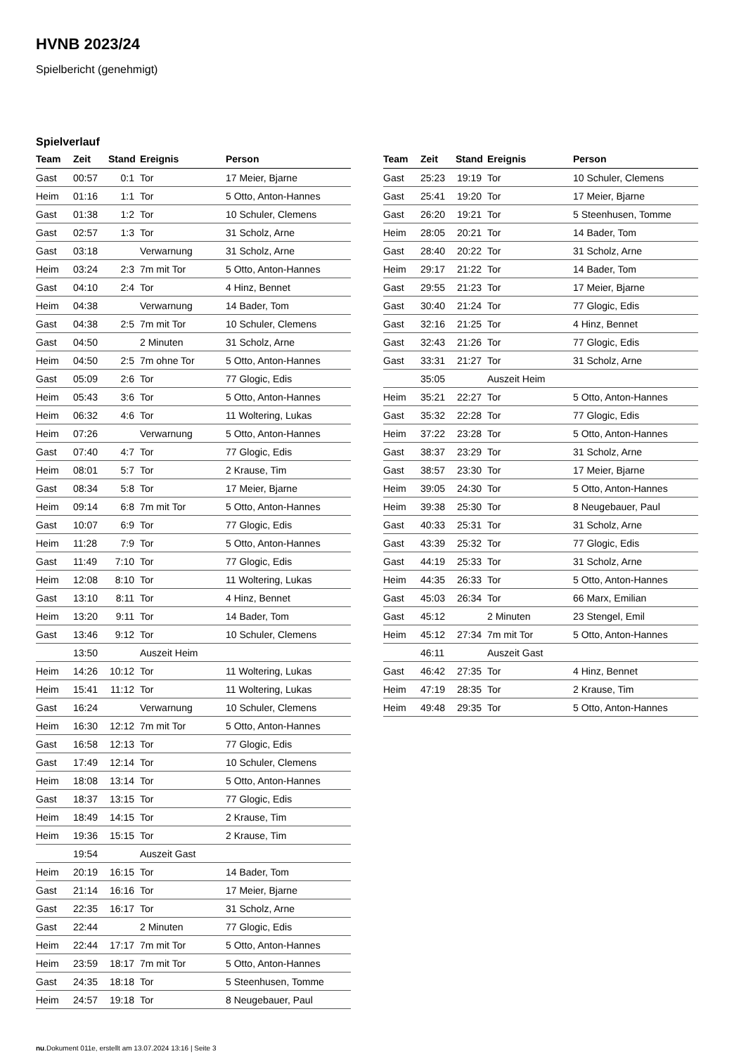HVNB 2023/24
Spielbericht (genehmigt)
Spielverlauf
| Team | Zeit | Stand | Ereignis | Person |
| --- | --- | --- | --- | --- |
| Gast | 00:57 | 0:1 | Tor | 17 Meier, Bjarne |
| Heim | 01:16 | 1:1 | Tor | 5 Otto, Anton-Hannes |
| Gast | 01:38 | 1:2 | Tor | 10 Schuler, Clemens |
| Gast | 02:57 | 1:3 | Tor | 31 Scholz, Arne |
| Gast | 03:18 | | Verwarnung | 31 Scholz, Arne |
| Heim | 03:24 | 2:3 | 7m mit Tor | 5 Otto, Anton-Hannes |
| Gast | 04:10 | 2:4 | Tor | 4 Hinz, Bennet |
| Heim | 04:38 | | Verwarnung | 14 Bader, Tom |
| Gast | 04:38 | 2:5 | 7m mit Tor | 10 Schuler, Clemens |
| Gast | 04:50 | | 2 Minuten | 31 Scholz, Arne |
| Heim | 04:50 | 2:5 | 7m ohne Tor | 5 Otto, Anton-Hannes |
| Gast | 05:09 | 2:6 | Tor | 77 Glogic, Edis |
| Heim | 05:43 | 3:6 | Tor | 5 Otto, Anton-Hannes |
| Heim | 06:32 | 4:6 | Tor | 11 Woltering, Lukas |
| Heim | 07:26 | | Verwarnung | 5 Otto, Anton-Hannes |
| Gast | 07:40 | 4:7 | Tor | 77 Glogic, Edis |
| Heim | 08:01 | 5:7 | Tor | 2 Krause, Tim |
| Gast | 08:34 | 5:8 | Tor | 17 Meier, Bjarne |
| Heim | 09:14 | 6:8 | 7m mit Tor | 5 Otto, Anton-Hannes |
| Gast | 10:07 | 6:9 | Tor | 77 Glogic, Edis |
| Heim | 11:28 | 7:9 | Tor | 5 Otto, Anton-Hannes |
| Gast | 11:49 | 7:10 | Tor | 77 Glogic, Edis |
| Heim | 12:08 | 8:10 | Tor | 11 Woltering, Lukas |
| Gast | 13:10 | 8:11 | Tor | 4 Hinz, Bennet |
| Heim | 13:20 | 9:11 | Tor | 14 Bader, Tom |
| Gast | 13:46 | 9:12 | Tor | 10 Schuler, Clemens |
| | 13:50 | | Auszeit Heim | |
| Heim | 14:26 | 10:12 | Tor | 11 Woltering, Lukas |
| Heim | 15:41 | 11:12 | Tor | 11 Woltering, Lukas |
| Gast | 16:24 | | Verwarnung | 10 Schuler, Clemens |
| Heim | 16:30 | 12:12 | 7m mit Tor | 5 Otto, Anton-Hannes |
| Gast | 16:58 | 12:13 | Tor | 77 Glogic, Edis |
| Gast | 17:49 | 12:14 | Tor | 10 Schuler, Clemens |
| Heim | 18:08 | 13:14 | Tor | 5 Otto, Anton-Hannes |
| Gast | 18:37 | 13:15 | Tor | 77 Glogic, Edis |
| Heim | 18:49 | 14:15 | Tor | 2 Krause, Tim |
| Heim | 19:36 | 15:15 | Tor | 2 Krause, Tim |
| | 19:54 | | Auszeit Gast | |
| Heim | 20:19 | 16:15 | Tor | 14 Bader, Tom |
| Gast | 21:14 | 16:16 | Tor | 17 Meier, Bjarne |
| Gast | 22:35 | 16:17 | Tor | 31 Scholz, Arne |
| Gast | 22:44 | | 2 Minuten | 77 Glogic, Edis |
| Heim | 22:44 | 17:17 | 7m mit Tor | 5 Otto, Anton-Hannes |
| Heim | 23:59 | 18:17 | 7m mit Tor | 5 Otto, Anton-Hannes |
| Gast | 24:35 | 18:18 | Tor | 5 Steenhusen, Tomme |
| Heim | 24:57 | 19:18 | Tor | 8 Neugebauer, Paul |
| Team | Zeit | Stand | Ereignis | Person |
| --- | --- | --- | --- | --- |
| Gast | 25:23 | 19:19 | Tor | 10 Schuler, Clemens |
| Gast | 25:41 | 19:20 | Tor | 17 Meier, Bjarne |
| Gast | 26:20 | 19:21 | Tor | 5 Steenhusen, Tomme |
| Heim | 28:05 | 20:21 | Tor | 14 Bader, Tom |
| Gast | 28:40 | 20:22 | Tor | 31 Scholz, Arne |
| Heim | 29:17 | 21:22 | Tor | 14 Bader, Tom |
| Gast | 29:55 | 21:23 | Tor | 17 Meier, Bjarne |
| Gast | 30:40 | 21:24 | Tor | 77 Glogic, Edis |
| Gast | 32:16 | 21:25 | Tor | 4 Hinz, Bennet |
| Gast | 32:43 | 21:26 | Tor | 77 Glogic, Edis |
| Gast | 33:31 | 21:27 | Tor | 31 Scholz, Arne |
| | 35:05 | | Auszeit Heim | |
| Heim | 35:21 | 22:27 | Tor | 5 Otto, Anton-Hannes |
| Gast | 35:32 | 22:28 | Tor | 77 Glogic, Edis |
| Heim | 37:22 | 23:28 | Tor | 5 Otto, Anton-Hannes |
| Gast | 38:37 | 23:29 | Tor | 31 Scholz, Arne |
| Gast | 38:57 | 23:30 | Tor | 17 Meier, Bjarne |
| Heim | 39:05 | 24:30 | Tor | 5 Otto, Anton-Hannes |
| Heim | 39:38 | 25:30 | Tor | 8 Neugebauer, Paul |
| Gast | 40:33 | 25:31 | Tor | 31 Scholz, Arne |
| Gast | 43:39 | 25:32 | Tor | 77 Glogic, Edis |
| Gast | 44:19 | 25:33 | Tor | 31 Scholz, Arne |
| Heim | 44:35 | 26:33 | Tor | 5 Otto, Anton-Hannes |
| Gast | 45:03 | 26:34 | Tor | 66 Marx, Emilian |
| Gast | 45:12 | | 2 Minuten | 23 Stengel, Emil |
| Heim | 45:12 | 27:34 | 7m mit Tor | 5 Otto, Anton-Hannes |
| | 46:11 | | Auszeit Gast | |
| Gast | 46:42 | 27:35 | Tor | 4 Hinz, Bennet |
| Heim | 47:19 | 28:35 | Tor | 2 Krause, Tim |
| Heim | 49:48 | 29:35 | Tor | 5 Otto, Anton-Hannes |
nu.Dokument 011e, erstellt am 13.07.2024 13:16 | Seite 3